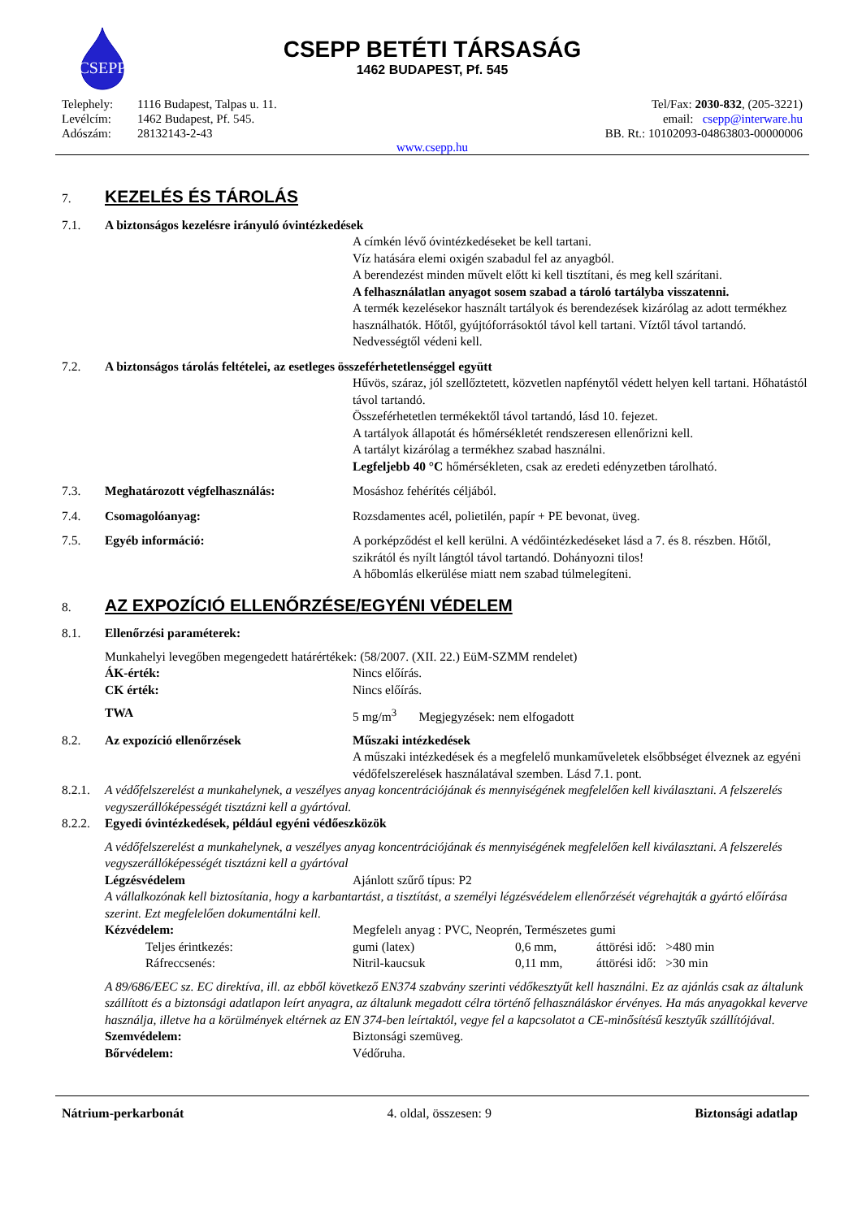CSEPP
CSEPP BETÉTI TÁRSASÁG
1462 BUDAPEST, Pf. 545
| Telephely: | 1116 Budapest, Talpas u. 11. |
| Levélcím: | 1462 Budapest, Pf. 545. |
| Adószám: | 28132143-2-43 |
Tel/Fax: 2030-832, (205-3221)
email: csepp@interware.hu
BB. Rt.: 10102093-04863803-00000006
www.csepp.hu
7.
KEZELÉS ÉS TÁROLÁS
7.1. A biztonságos kezelésre irányuló óvintézkedések
A címkén lévő óvintézkedéseket be kell tartani.
Víz hatására elemi oxigén szabadul fel az anyagból.
A berendezést minden művelt előtt ki kell tisztítani, és meg kell szárítani.
A felhasználatlan anyagot sosem szabad a tároló tartályba visszatenni.
A termék kezelésekor használt tartályok és berendezések kizárólag az adott termékhez használhatók. Hőtől, gyújtóforrásoktól távol kell tartani. Víztől távol tartandó. Nedvességtől védeni kell.
7.2. A biztonságos tárolás feltételei, az esetleges összeférhetetlenséggel együtt
Hűvös, száraz, jól szellőztetett, közvetlen napfénytől védett helyen kell tartani. Hőhatástól távol tartandó.
Összeférhetetlen termékektől távol tartandó, lásd 10. fejezet.
A tartályok állapotát és hőmérsékletét rendszeresen ellenőrizni kell.
A tartályt kizárólag a termékhez szabad használni.
Legfeljebb 40 °C hőmérsékleten, csak az eredeti edényzetben tárolható.
7.3. Meghatározott végfelhasználás: Mosáshoz fehérítés céljából.
7.4. Csomagolóanyag: Rozsdamentes acél, polietilén, papír + PE bevonat, üveg.
7.5. Egyéb információ: A porképződést el kell kerülni. A védőintézkedéseket lásd a 7. és 8. részben. Hőtől, szikrától és nyílt lángtól távol tartandó. Dohányozni tilos!
A hőbomlás elkerülése miatt nem szabad túlmelegíteni.
8.
AZ EXPOZÍCIÓ ELLENŐRZÉSE/EGYÉNI VÉDELEM
8.1. Ellenőrzési paraméterek:
Munkahelyi levegőben megengedett határértékek: (58/2007. (XII. 22.) EüM-SZMM rendelet)
ÁK-érték: Nincs előírás.
CK érték: Nincs előírás.
TWA 5 mg/m<sup>3</sup> Megjegyzések: nem elfogadott
8.2. Az expozíció ellenőrzések Műszaki intézkedések
A műszaki intézkedések és a megfelelő munkaműveletek elsőbbséget élveznek az egyéni védőfelszerelések használatával szemben. Lásd 7.1. pont.
8.2.1. A védőfelszerelést a munkahelynek, a veszélyes anyag koncentrációjának és mennyiségének megfelelően kell kiválasztani. A felszerelés vegyszerállóképességét tisztázni kell a gyártóval.
8.2.2. Egyedi óvintézkedések, például egyéni védőeszközök
A védőfelszerelést a munkahelynek, a veszélyes anyag koncentrációjának és mennyiségének megfelelően kell kiválasztani. A felszerelés vegyszerállóképességét tisztázni kell a gyártóval
Légzésvédelem Ajánlott szűrő típus: P2
A vállalkozónak kell biztosítania, hogy a karbantartást, a tisztítást, a személyi légzésvédelem ellenőrzését végrehajták a gyártó előírása szerint. Ezt megfelelően dokumentálni kell.
Kézvédelem: Megfelelı anyag : PVC, Neoprén, Természetes gumi
Teljes érintkezés: gumi (latex) 0,6 mm, áttörési idő: >480 min
Ráfreccsenés: Nitril-kaucsuk 0,11 mm, áttörési idő: >30 min
A 89/686/EEC sz. EC direktíva, ill. az ebből következő EN374 szabvány szerinti védőkesztyűt kell használni. Ez az ajánlás csak az általunk szállított és a biztonsági adatlapon leírt anyagra, az általunk megadott célra történő felhasználáskor érvényes. Ha más anyagokkal keverve használja, illetve ha a körülmények eltérnek az EN 374-ben leírtaktól, vegye fel a kapcsolatot a CE-minősítésű kesztyűk szállítójával.
Szemvédelem: Biztonsági szemüveg.
Bőrvédelem: Védőruha.
Nátrium-perkarbonát 4. oldal, összesen: 9 Biztonsági adatlap